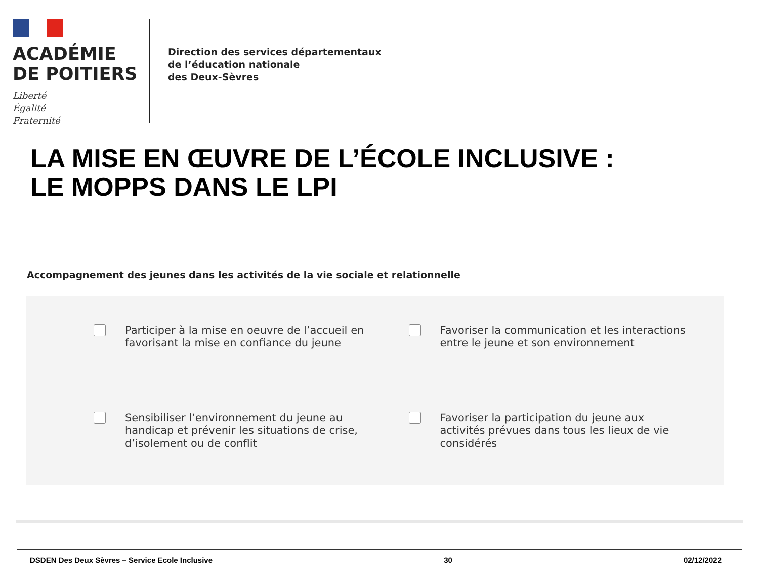ACADÉMIE
DE POITIERS
Liberté
Égalité
Fraternité
Direction des services départementaux
de l’éducation nationale
des Deux-Sèvres
LA MISE EN ŒUVRE DE L’ÉCOLE INCLUSIVE :
LE MOPPS DANS LE LPI
Accompagnement des jeunes dans les activités de la vie sociale et relationnelle
Participer à la mise en oeuvre de l’accueil en
favorisant la mise en confiance du jeune
Favoriser la communication et les interactions
entre le jeune et son environnement
Sensibiliser l’environnement du jeune au
handicap et prévenir les situations de crise,
d’isolement ou de conflit
Favoriser la participation du jeune aux
activités prévues dans tous les lieux de vie
considérés
DSDEN Des Deux Sèvres – Service Ecole Inclusive 30 02/12/2022